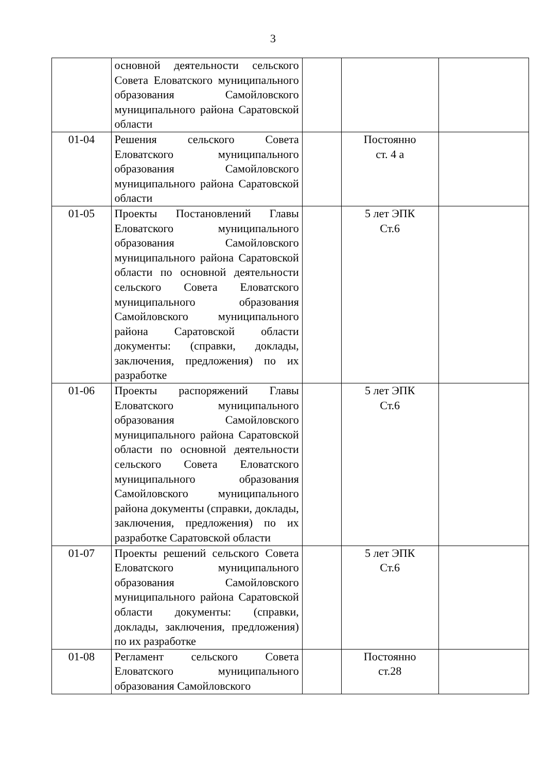3
| | основной деятельности сельского Совета Еловатского муниципального образования Самойловского муниципального района Саратовской области | | | |
| 01-04 | Решения сельского Совета Еловатского муниципального образования Самойловского муниципального района Саратовской области | | Постоянно ст. 4 а | |
| 01-05 | Проекты Постановлений Главы Еловатского муниципального образования Самойловского муниципального района Саратовской области по основной деятельности сельского Совета Еловатского муниципального образования Самойловского муниципального района Саратовской области документы: (справки, доклады, заключения, предложения) по их разработке | | 5 лет ЭПК Ст.6 | |
| 01-06 | Проекты распоряжений Главы Еловатского муниципального образования Самойловского муниципального района Саратовской области по основной деятельности сельского Совета Еловатского муниципального образования Самойловского муниципального района документы (справки, доклады, заключения, предложения) по их разработке Саратовской области | | 5 лет ЭПК Ст.6 | |
| 01-07 | Проекты решений сельского Совета Еловатского муниципального образования Самойловского муниципального района Саратовской области документы: (справки, доклады, заключения, предложения) по их разработке | | 5 лет ЭПК Ст.6 | |
| 01-08 | Регламент сельского Совета Еловатского муниципального образования Самойловского | | Постоянно ст.28 | |